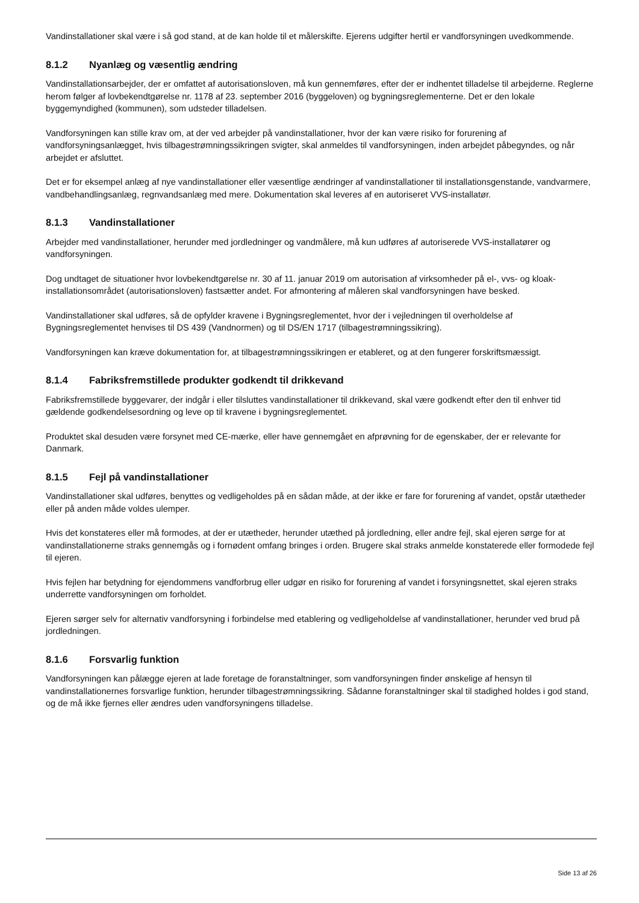Vandinstallationer skal være i så god stand, at de kan holde til et målerskifte. Ejerens udgifter hertil er vandforsyningen uvedkommende.
8.1.2 Nyanlæg og væsentlig ændring
Vandinstallationsarbejder, der er omfattet af autorisationsloven, må kun gennemføres, efter der er indhentet tilladelse til arbejderne. Reglerne herom følger af lovbekendtgørelse nr. 1178 af 23. september 2016 (byggeloven) og bygningsreglementerne. Det er den lokale byggemyndighed (kommunen), som udsteder tilladelsen.
Vandforsyningen kan stille krav om, at der ved arbejder på vandinstallationer, hvor der kan være risiko for forurening af vandforsyningsanlægget, hvis tilbagestrømningssikringen svigter, skal anmeldes til vandforsyningen, inden arbejdet påbegyndes, og når arbejdet er afsluttet.
Det er for eksempel anlæg af nye vandinstallationer eller væsentlige ændringer af vandinstallationer til installationsgenstande, vandvarmere, vandbehandlingsanlæg, regnvandsanlæg med mere. Dokumentation skal leveres af en autoriseret VVS-installatør.
8.1.3 Vandinstallationer
Arbejder med vandinstallationer, herunder med jordledninger og vandmålere, må kun udføres af autoriserede VVS-installatører og vandforsyningen.
Dog undtaget de situationer hvor lovbekendtgørelse nr. 30 af 11. januar 2019 om autorisation af virksomheder på el-, vvs- og kloak-installationsområdet (autorisationsloven) fastsætter andet. For afmontering af måleren skal vandforsyningen have besked.
Vandinstallationer skal udføres, så de opfylder kravene i Bygningsreglementet, hvor der i vejledningen til overholdelse af Bygningsreglementet henvises til DS 439 (Vandnormen) og til DS/EN 1717 (tilbagestrømningssikring).
Vandforsyningen kan kræve dokumentation for, at tilbagestrømningssikringen er etableret, og at den fungerer forskriftsmæssigt.
8.1.4 Fabriksfremstillede produkter godkendt til drikkevand
Fabriksfremstillede byggevarer, der indgår i eller tilsluttes vandinstallationer til drikkevand, skal være godkendt efter den til enhver tid gældende godkendelsesordning og leve op til kravene i bygningsreglementet.
Produktet skal desuden være forsynet med CE-mærke, eller have gennemgået en afprøvning for de egenskaber, der er relevante for Danmark.
8.1.5 Fejl på vandinstallationer
Vandinstallationer skal udføres, benyttes og vedligeholdes på en sådan måde, at der ikke er fare for forurening af vandet, opstår utætheder eller på anden måde voldes ulemper.
Hvis det konstateres eller må formodes, at der er utætheder, herunder utæthed på jordledning, eller andre fejl, skal ejeren sørge for at vandinstallationerne straks gennemgås og i fornødent omfang bringes i orden. Brugere skal straks anmelde konstaterede eller formodede fejl til ejeren.
Hvis fejlen har betydning for ejendommens vandforbrug eller udgør en risiko for forurening af vandet i forsyningsnettet, skal ejeren straks underrette vandforsyningen om forholdet.
Ejeren sørger selv for alternativ vandforsyning i forbindelse med etablering og vedligeholdelse af vandinstallationer, herunder ved brud på jordledningen.
8.1.6 Forsvarlig funktion
Vandforsyningen kan pålægge ejeren at lade foretage de foranstaltninger, som vandforsyningen finder ønskelige af hensyn til vandinstallationernes forsvarlige funktion, herunder tilbagestrømningssikring. Sådanne foranstaltninger skal til stadighed holdes i god stand, og de må ikke fjernes eller ændres uden vandforsyningens tilladelse.
Side 13 af 26